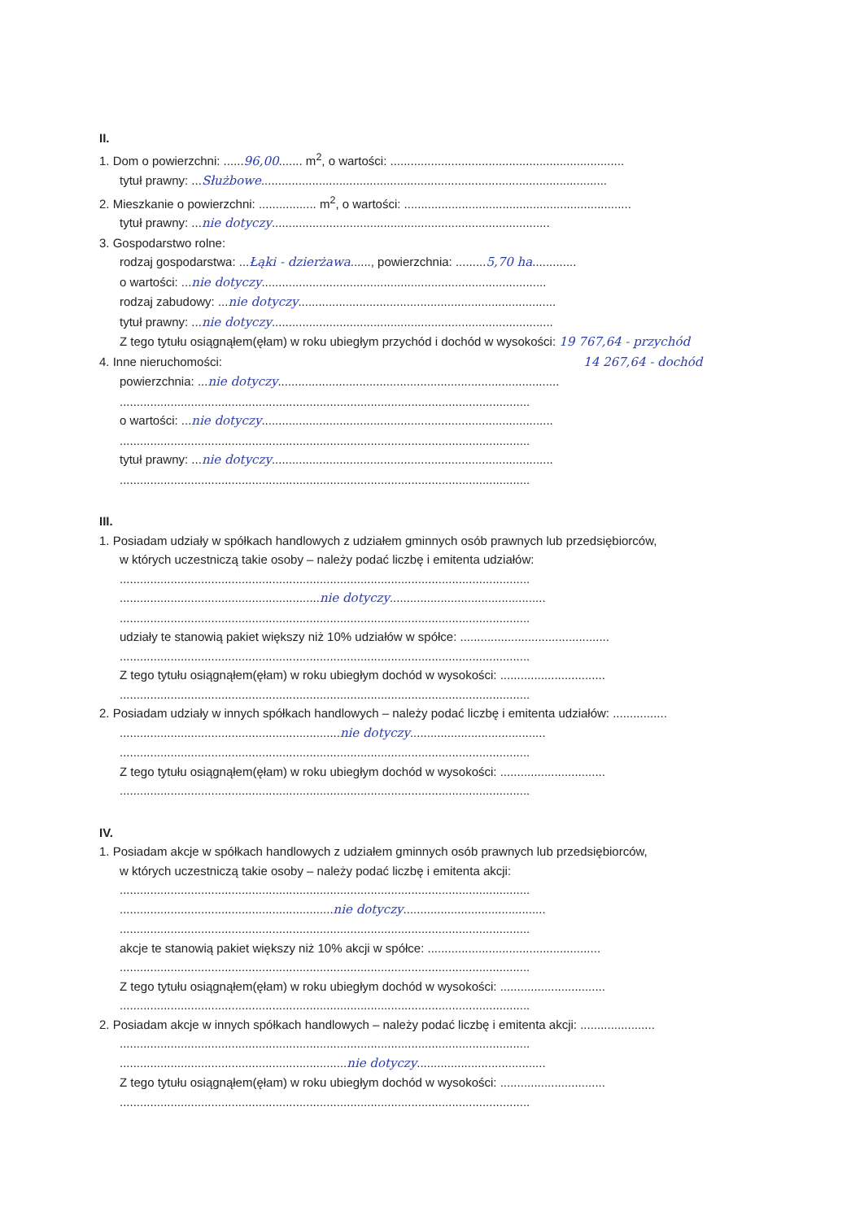II.
1. Dom o powierzchni: ......96,00....... m<sup>2</sup>, o wartości: .....................................................................
tytuł prawny: ...Służbowe......................................................................................................
2. Mieszkanie o powierzchni: ................. m<sup>2</sup>, o wartości: ...................................................................
tytuł prawny: ...nie dotyczy..................................................................................
3. Gospodarstwo rolne:
rodzaj gospodarstwa: ...Łąki - dzierżawa......, powierzchnia: .........5,70 ha.............
o wartości: ...nie dotyczy....................................................................................
rodzaj zabudowy: ...nie dotyczy............................................................................
tytuł prawny: ...nie dotyczy...................................................................................
Z tego tytułu osiągnąłem(ęłam) w roku ubiegłym przychód i dochód w wysokości: 19 767,64 - przychód
4. Inne nieruchomości: 14 267,64 - dochód
powierzchnia: ...nie dotyczy...................................................................................
.........................................................................................................................
o wartości: ...nie dotyczy......................................................................................
.........................................................................................................................
tytuł prawny: ...nie dotyczy...................................................................................
.........................................................................................................................
III.
1. Posiadam udziały w spółkach handlowych z udziałem gminnych osób prawnych lub przedsiębiorców,
w których uczestniczą takie osoby – należy podać liczbę i emitenta udziałów:
.........................................................................................................................
...........................................................nie dotyczy..............................................
.........................................................................................................................
udziały te stanowią pakiet większy niż 10% udziałów w spółce: ............................................
.........................................................................................................................
Z tego tytułu osiągnąłem(ęłam) w roku ubiegłym dochód w wysokości: ...............................
.........................................................................................................................
2. Posiadam udziały w innych spółkach handlowych – należy podać liczbę i emitenta udziałów: ................
.................................................................nie dotyczy........................................
.........................................................................................................................
Z tego tytułu osiągnąłem(ęłam) w roku ubiegłym dochód w wysokości: ...............................
.........................................................................................................................
IV.
1. Posiadam akcje w spółkach handlowych z udziałem gminnych osób prawnych lub przedsiębiorców,
w których uczestniczą takie osoby – należy podać liczbę i emitenta akcji:
.........................................................................................................................
...............................................................nie dotyczy..........................................
.........................................................................................................................
akcje te stanowią pakiet większy niż 10% akcji w spółce: ...................................................
.........................................................................................................................
Z tego tytułu osiągnąłem(ęłam) w roku ubiegłym dochód w wysokości: ...............................
.........................................................................................................................
2. Posiadam akcje w innych spółkach handlowych – należy podać liczbę i emitenta akcji: ......................
.........................................................................................................................
...................................................................nie dotyczy......................................
Z tego tytułu osiągnąłem(ęłam) w roku ubiegłym dochód w wysokości: ...............................
.........................................................................................................................